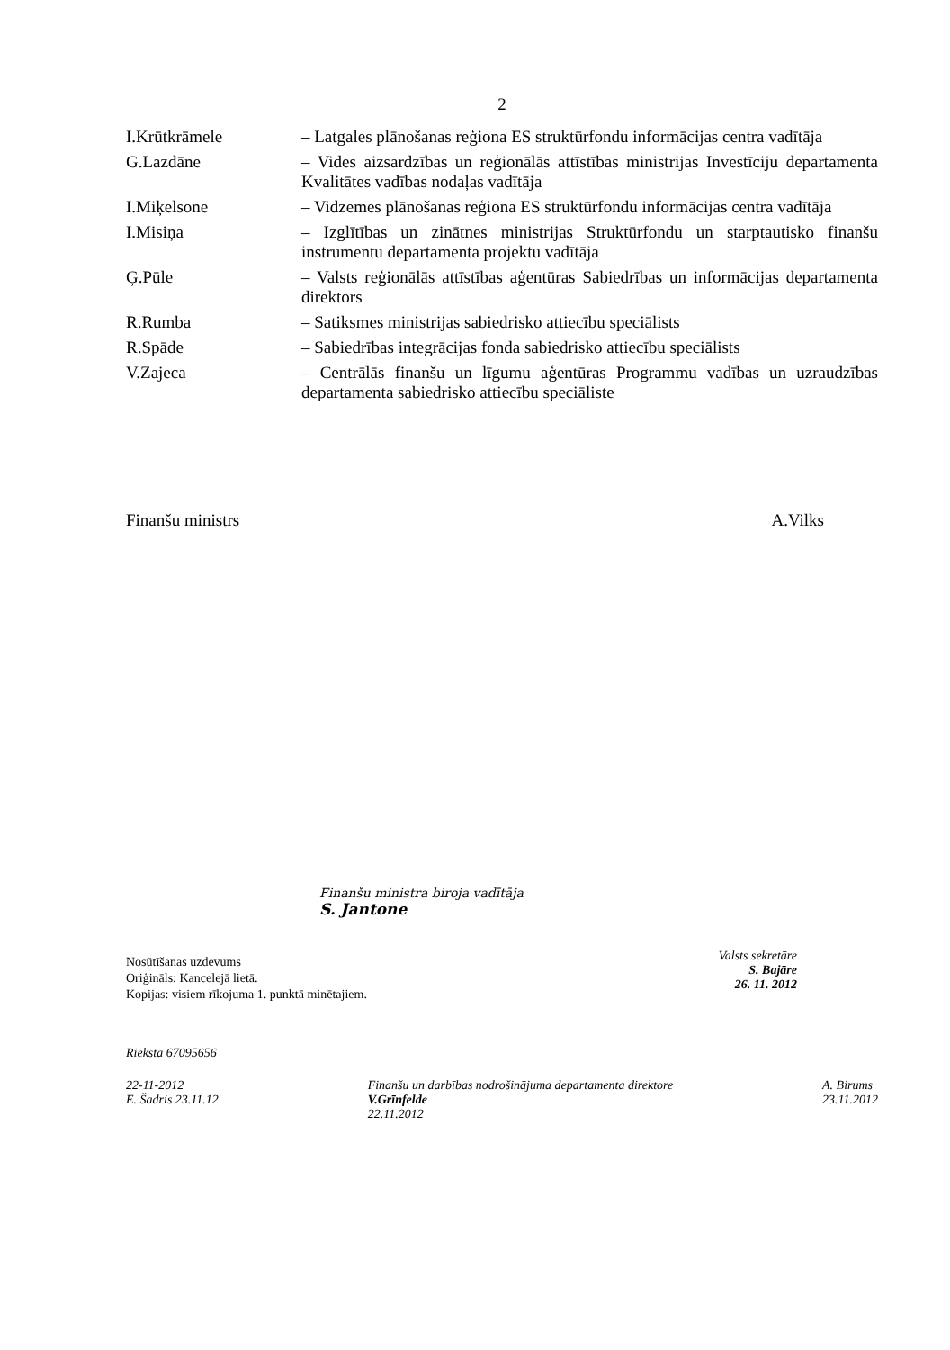2
I.Krūtkrāmele – Latgales plānošanas reģiona ES struktūrfondu informācijas centra vadītāja
G.Lazdāne – Vides aizsardzības un reģionālās attīstības ministrijas Investīciju departamenta Kvalitātes vadības nodaļas vadītāja
I.Miķelsone – Vidzemes plānošanas reģiona ES struktūrfondu informācijas centra vadītāja
I.Misiņa – Izglītības un zinātnes ministrijas Struktūrfondu un starptautisko finanšu instrumentu departamenta projektu vadītāja
Ģ.Pūle – Valsts reģionālās attīstības aģentūras Sabiedrības un informācijas departamenta direktors
R.Rumba – Satiksmes ministrijas sabiedrisko attiecību speciālists
R.Spāde – Sabiedrības integrācijas fonda sabiedrisko attiecību speciālists
V.Zajeca – Centrālās finanšu un līgumu aģentūras Programmu vadības un uzraudzības departamenta sabiedrisko attiecību speciāliste
Finanšu ministrs A.Vilks
Finanšu ministra biroja vadītāja
S. Jantone
Nosūtīšanas uzdevums
Oriģināls: Kancelejā lietā.
Kopijas: visiem rīkojuma 1. punktā minētajiem.
Valsts sekretāre
S. Bajāre
26. 11. 2012
Rieksta 67095656
22-11-2012
E. Šadris 23.11.12 Finanšu un darbības nodrošinājuma departamenta direktore
V.Grīnfelde
22.11.2012 A. Birums
23.11.2012